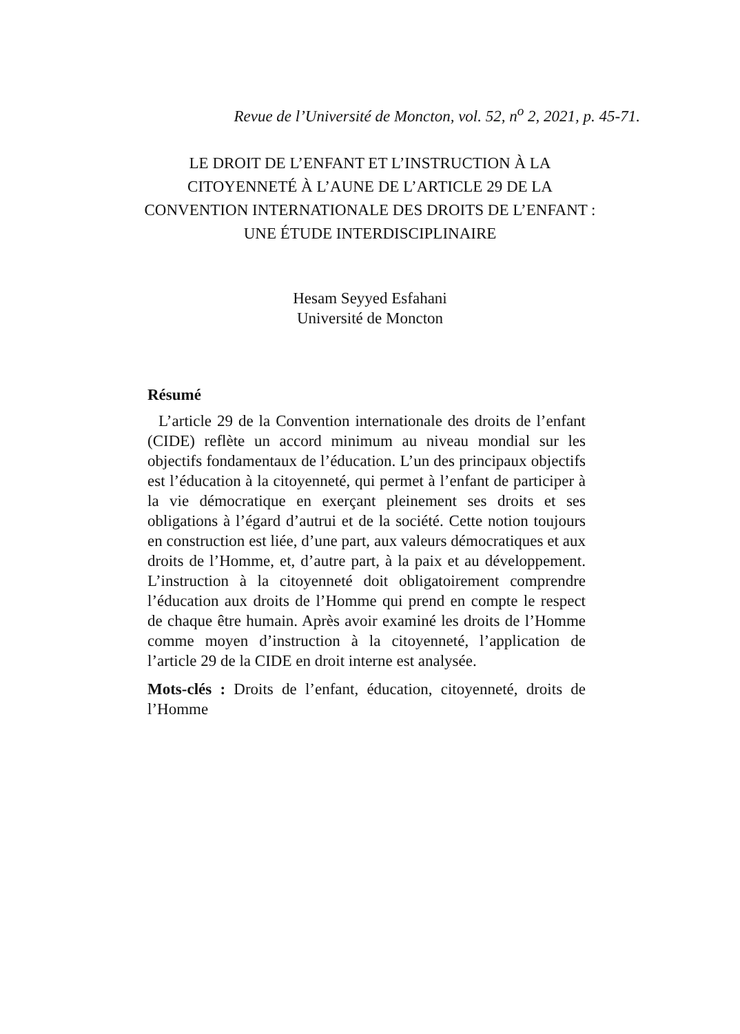Revue de l’Université de Moncton, vol. 52, n<sup>o</sup> 2, 2021, p. 45-71.
LE DROIT DE L’ENFANT ET L’INSTRUCTION À LA
CITOYENNETÉ À L’AUNE DE L’ARTICLE 29 DE LA
CONVENTION INTERNATIONALE DES DROITS DE L’ENFANT :
UNE ÉTUDE INTERDISCIPLINAIRE
Hesam Seyyed Esfahani
Université de Moncton
Résumé
L’article 29 de la Convention internationale des droits de l’enfant (CIDE) reflète un accord minimum au niveau mondial sur les objectifs fondamentaux de l’éducation. L’un des principaux objectifs est l’éducation à la citoyenneté, qui permet à l’enfant de participer à la vie démocratique en exerçant pleinement ses droits et ses obligations à l’égard d’autrui et de la société. Cette notion toujours en construction est liée, d’une part, aux valeurs démocratiques et aux droits de l’Homme, et, d’autre part, à la paix et au développement. L’instruction à la citoyenneté doit obligatoirement comprendre l’éducation aux droits de l’Homme qui prend en compte le respect de chaque être humain. Après avoir examiné les droits de l’Homme comme moyen d’instruction à la citoyenneté, l’application de l’article 29 de la CIDE en droit interne est analysée.
Mots-clés : Droits de l’enfant, éducation, citoyenneté, droits de l’Homme